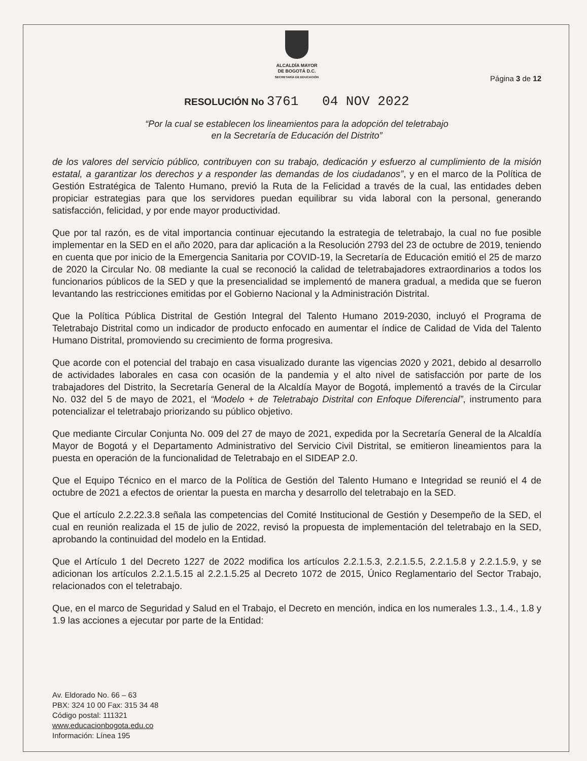ALCALDÍA MAYOR
DE BOGOTÁ D.C.
SECRETARÍA DE EDUCACIÓN
Página 3 de 12
RESOLUCIÓN No 3761 04 NOV 2022
“Por la cual se establecen los lineamientos para la adopción del teletrabajo
en la Secretaría de Educación del Distrito”
de los valores del servicio público, contribuyen con su trabajo, dedicación y esfuerzo al cumplimiento de la misión estatal, a garantizar los derechos y a responder las demandas de los ciudadanos”, y en el marco de la Política de Gestión Estratégica de Talento Humano, previó la Ruta de la Felicidad a través de la cual, las entidades deben propiciar estrategias para que los servidores puedan equilibrar su vida laboral con la personal, generando satisfacción, felicidad, y por ende mayor productividad.
Que por tal razón, es de vital importancia continuar ejecutando la estrategia de teletrabajo, la cual no fue posible implementar en la SED en el año 2020, para dar aplicación a la Resolución 2793 del 23 de octubre de 2019, teniendo en cuenta que por inicio de la Emergencia Sanitaria por COVID-19, la Secretaría de Educación emitió el 25 de marzo de 2020 la Circular No. 08 mediante la cual se reconoció la calidad de teletrabajadores extraordinarios a todos los funcionarios públicos de la SED y que la presencialidad se implementó de manera gradual, a medida que se fueron levantando las restricciones emitidas por el Gobierno Nacional y la Administración Distrital.
Que la Política Pública Distrital de Gestión Integral del Talento Humano 2019-2030, incluyó el Programa de Teletrabajo Distrital como un indicador de producto enfocado en aumentar el índice de Calidad de Vida del Talento Humano Distrital, promoviendo su crecimiento de forma progresiva.
Que acorde con el potencial del trabajo en casa visualizado durante las vigencias 2020 y 2021, debido al desarrollo de actividades laborales en casa con ocasión de la pandemia y el alto nivel de satisfacción por parte de los trabajadores del Distrito, la Secretaría General de la Alcaldía Mayor de Bogotá, implementó a través de la Circular No. 032 del 5 de mayo de 2021, el “Modelo + de Teletrabajo Distrital con Enfoque Diferencial”, instrumento para potencializar el teletrabajo priorizando su público objetivo.
Que mediante Circular Conjunta No. 009 del 27 de mayo de 2021, expedida por la Secretaría General de la Alcaldía Mayor de Bogotá y el Departamento Administrativo del Servicio Civil Distrital, se emitieron lineamientos para la puesta en operación de la funcionalidad de Teletrabajo en el SIDEAP 2.0.
Que el Equipo Técnico en el marco de la Política de Gestión del Talento Humano e Integridad se reunió el 4 de octubre de 2021 a efectos de orientar la puesta en marcha y desarrollo del teletrabajo en la SED.
Que el artículo 2.2.22.3.8 señala las competencias del Comité Institucional de Gestión y Desempeño de la SED, el cual en reunión realizada el 15 de julio de 2022, revisó la propuesta de implementación del teletrabajo en la SED, aprobando la continuidad del modelo en la Entidad.
Que el Artículo 1 del Decreto 1227 de 2022 modifica los artículos 2.2.1.5.3, 2.2.1.5.5, 2.2.1.5.8 y 2.2.1.5.9, y se adicionan los artículos 2.2.1.5.15 al 2.2.1.5.25 al Decreto 1072 de 2015, Único Reglamentario del Sector Trabajo, relacionados con el teletrabajo.
Que, en el marco de Seguridad y Salud en el Trabajo, el Decreto en mención, indica en los numerales 1.3., 1.4., 1.8 y 1.9 las acciones a ejecutar por parte de la Entidad:
Av. Eldorado No. 66 – 63
PBX: 324 10 00 Fax: 315 34 48
Código postal: 111321
www.educacionbogota.edu.co
Información: Línea 195